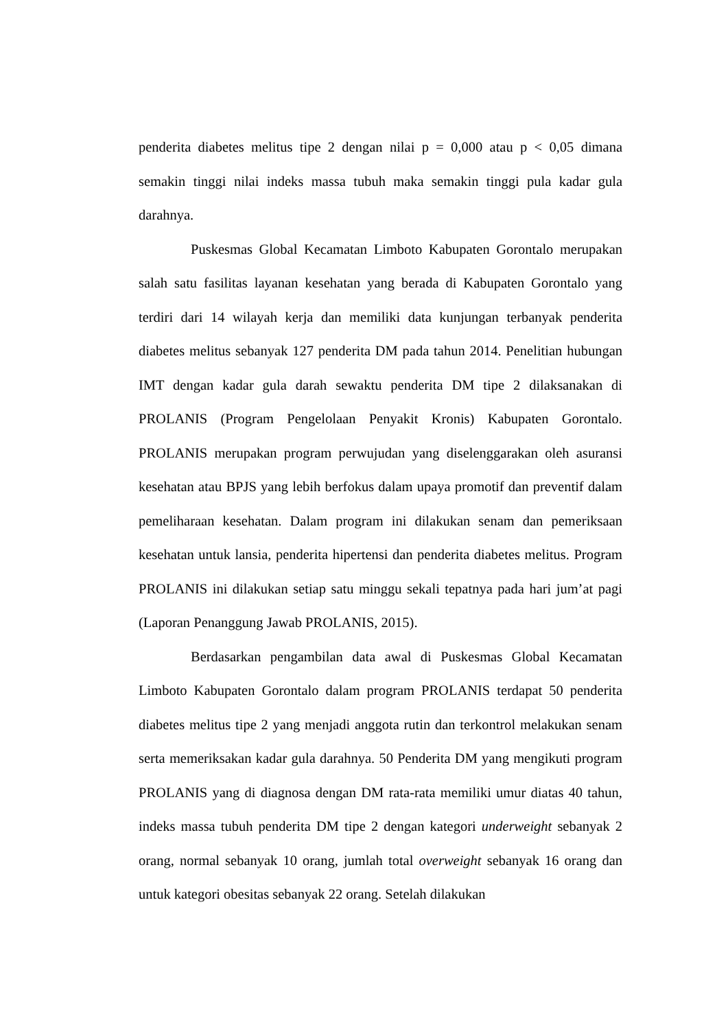penderita diabetes melitus tipe 2 dengan nilai p = 0,000 atau p < 0,05 dimana semakin tinggi nilai indeks massa tubuh maka semakin tinggi pula kadar gula darahnya.
Puskesmas Global Kecamatan Limboto Kabupaten Gorontalo merupakan salah satu fasilitas layanan kesehatan yang berada di Kabupaten Gorontalo yang terdiri dari 14 wilayah kerja dan memiliki data kunjungan terbanyak penderita diabetes melitus sebanyak 127 penderita DM pada tahun 2014. Penelitian hubungan IMT dengan kadar gula darah sewaktu penderita DM tipe 2 dilaksanakan di PROLANIS (Program Pengelolaan Penyakit Kronis) Kabupaten Gorontalo. PROLANIS merupakan program perwujudan yang diselenggarakan oleh asuransi kesehatan atau BPJS yang lebih berfokus dalam upaya promotif dan preventif dalam pemeliharaan kesehatan. Dalam program ini dilakukan senam dan pemeriksaan kesehatan untuk lansia, penderita hipertensi dan penderita diabetes melitus. Program PROLANIS ini dilakukan setiap satu minggu sekali tepatnya pada hari jum’at pagi (Laporan Penanggung Jawab PROLANIS, 2015).
Berdasarkan pengambilan data awal di Puskesmas Global Kecamatan Limboto Kabupaten Gorontalo dalam program PROLANIS terdapat 50 penderita diabetes melitus tipe 2 yang menjadi anggota rutin dan terkontrol melakukan senam serta memeriksakan kadar gula darahnya. 50 Penderita DM yang mengikuti program PROLANIS yang di diagnosa dengan DM rata-rata memiliki umur diatas 40 tahun, indeks massa tubuh penderita DM tipe 2 dengan kategori underweight sebanyak 2 orang, normal sebanyak 10 orang, jumlah total overweight sebanyak 16 orang dan untuk kategori obesitas sebanyak 22 orang. Setelah dilakukan